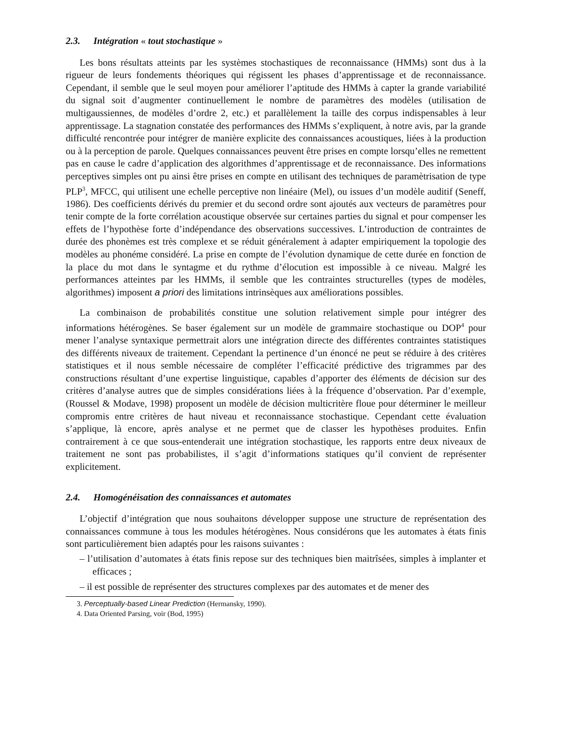2.3. Intégration « tout stochastique »
Les bons résultats atteints par les systèmes stochastiques de reconnaissance (HMMs) sont dus à la rigueur de leurs fondements théoriques qui régissent les phases d’apprentissage et de reconnaissance. Cependant, il semble que le seul moyen pour améliorer l’aptitude des HMMs à capter la grande variabilité du signal soit d’augmenter continuellement le nombre de paramètres des modèles (utilisation de multigaussiennes, de modèles d’ordre 2, etc.) et parallèlement la taille des corpus indispensables à leur apprentissage. La stagnation constatée des performances des HMMs s’expliquent, à notre avis, par la grande difficulté rencontrée pour intégrer de manière explicite des connaissances acoustiques, liées à la production ou à la perception de parole. Quelques connaissances peuvent être prises en compte lorsqu’elles ne remettent pas en cause le cadre d’application des algorithmes d’apprentissage et de reconnaissance. Des informations perceptives simples ont pu ainsi être prises en compte en utilisant des techniques de paramètrisation de type PLP<sup>3</sup>, MFCC, qui utilisent une echelle perceptive non linéaire (Mel), ou issues d’un modèle auditif (Seneff, 1986). Des coefficients dérivés du premier et du second ordre sont ajoutés aux vecteurs de paramètres pour tenir compte de la forte corrélation acoustique observée sur certaines parties du signal et pour compenser les effets de l’hypothèse forte d’indépendance des observations successives. L’introduction de contraintes de durée des phonèmes est très complexe et se réduit généralement à adapter empiriquement la topologie des modèles au phonéme considéré. La prise en compte de l’évolution dynamique de cette durée en fonction de la place du mot dans le syntagme et du rythme d’élocution est impossible à ce niveau. Malgré les performances atteintes par les HMMs, il semble que les contraintes structurelles (types de modèles, algorithmes) imposent a priori des limitations intrinsèques aux améliorations possibles.
La combinaison de probabilités constitue une solution relativement simple pour intégrer des informations hétérogènes. Se baser également sur un modèle de grammaire stochastique ou DOP<sup>4</sup> pour mener l’analyse syntaxique permettrait alors une intégration directe des différentes contraintes statistiques des différents niveaux de traitement. Cependant la pertinence d’un énoncé ne peut se réduire à des critères statistiques et il nous semble nécessaire de compléter l’efficacité prédictive des trigrammes par des constructions résultant d’une expertise linguistique, capables d’apporter des éléments de décision sur des critères d’analyse autres que de simples considérations liées à la fréquence d’observation. Par d’exemple, (Roussel & Modave, 1998) proposent un modèle de décision multicritère floue pour déterminer le meilleur compromis entre critères de haut niveau et reconnaissance stochastique. Cependant cette évaluation s’applique, là encore, après analyse et ne permet que de classer les hypothèses produites. Enfin contrairement à ce que sous-entenderait une intégration stochastique, les rapports entre deux niveaux de traitement ne sont pas probabilistes, il s’agit d’informations statiques qu’il convient de représenter explicitement.
2.4. Homogénéisation des connaissances et automates
L’objectif d’intégration que nous souhaitons développer suppose une structure de représentation des connaissances commune à tous les modules hétérogènes. Nous considérons que les automates à états finis sont particulièrement bien adaptés pour les raisons suivantes :
– l’utilisation d’automates à états finis repose sur des techniques bien maitrîsées, simples à implanter et efficaces ;
– il est possible de représenter des structures complexes par des automates et de mener des
3. Perceptually-based Linear Prediction (Hermansky, 1990).
4. Data Oriented Parsing, voir (Bod, 1995)